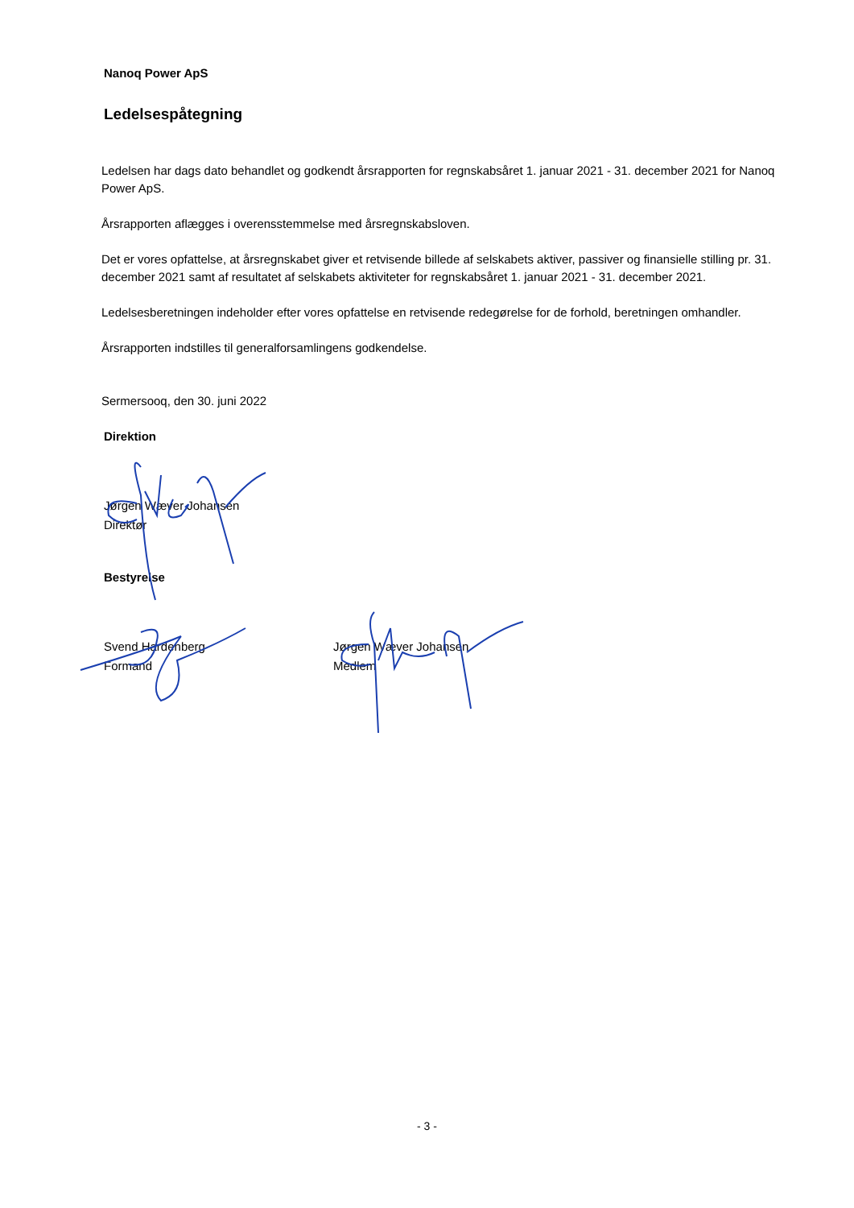Nanoq Power ApS
Ledelsespåtegning
Ledelsen har dags dato behandlet og godkendt årsrapporten for regnskabsåret 1. januar 2021 - 31. december 2021 for Nanoq Power ApS.
Årsrapporten aflægges i overensstemmelse med årsregnskabsloven.
Det er vores opfattelse, at årsregnskabet giver et retvisende billede af selskabets aktiver, passiver og finansielle stilling pr. 31. december 2021 samt af resultatet af selskabets aktiviteter for regnskabsåret 1. januar 2021 - 31. december 2021.
Ledelsesberetningen indeholder efter vores opfattelse en retvisende redegørelse for de forhold, beretningen omhandler.
Årsrapporten indstilles til generalforsamlingens godkendelse.
Sermersooq, den 30. juni 2022
Direktion
Jørgen Wæver Johansen
Direktør
Bestyrelse
Svend Hardenberg
Formand
Jørgen Wæver Johansen
Medlem
- 3 -